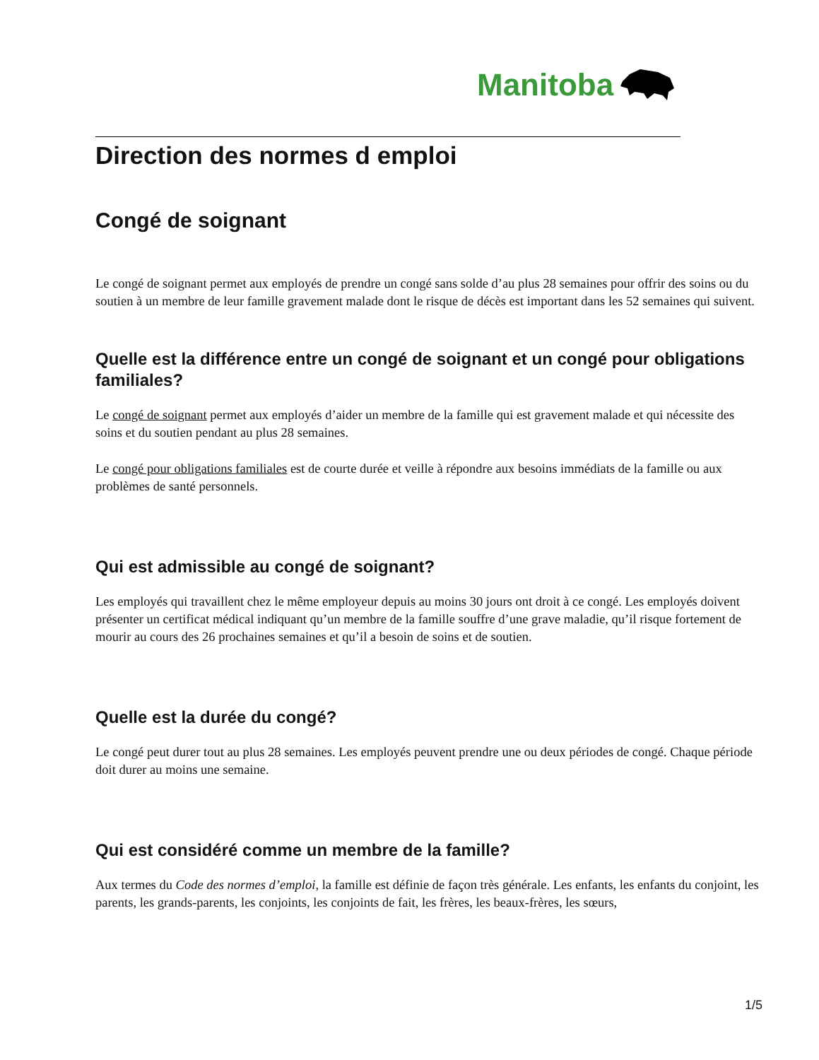Manitoba
Direction des normes d emploi
Congé de soignant
Le congé de soignant permet aux employés de prendre un congé sans solde d’au plus 28 semaines pour offrir des soins ou du soutien à un membre de leur famille gravement malade dont le risque de décès est important dans les 52 semaines qui suivent.
Quelle est la différence entre un congé de soignant et un congé pour obligations familiales?
Le congé de soignant permet aux employés d’aider un membre de la famille qui est gravement malade et qui nécessite des soins et du soutien pendant au plus 28 semaines.
Le congé pour obligations familiales est de courte durée et veille à répondre aux besoins immédiats de la famille ou aux problèmes de santé personnels.
Qui est admissible au congé de soignant?
Les employés qui travaillent chez le même employeur depuis au moins 30 jours ont droit à ce congé. Les employés doivent présenter un certificat médical indiquant qu’un membre de la famille souffre d’une grave maladie, qu’il risque fortement de mourir au cours des 26 prochaines semaines et qu’il a besoin de soins et de soutien.
Quelle est la durée du congé?
Le congé peut durer tout au plus 28 semaines. Les employés peuvent prendre une ou deux périodes de congé. Chaque période doit durer au moins une semaine.
Qui est considéré comme un membre de la famille?
Aux termes du Code des normes d’emploi, la famille est définie de façon très générale. Les enfants, les enfants du conjoint, les parents, les grands-parents, les conjoints, les conjoints de fait, les frères, les beaux-frères, les sœurs,
1/5